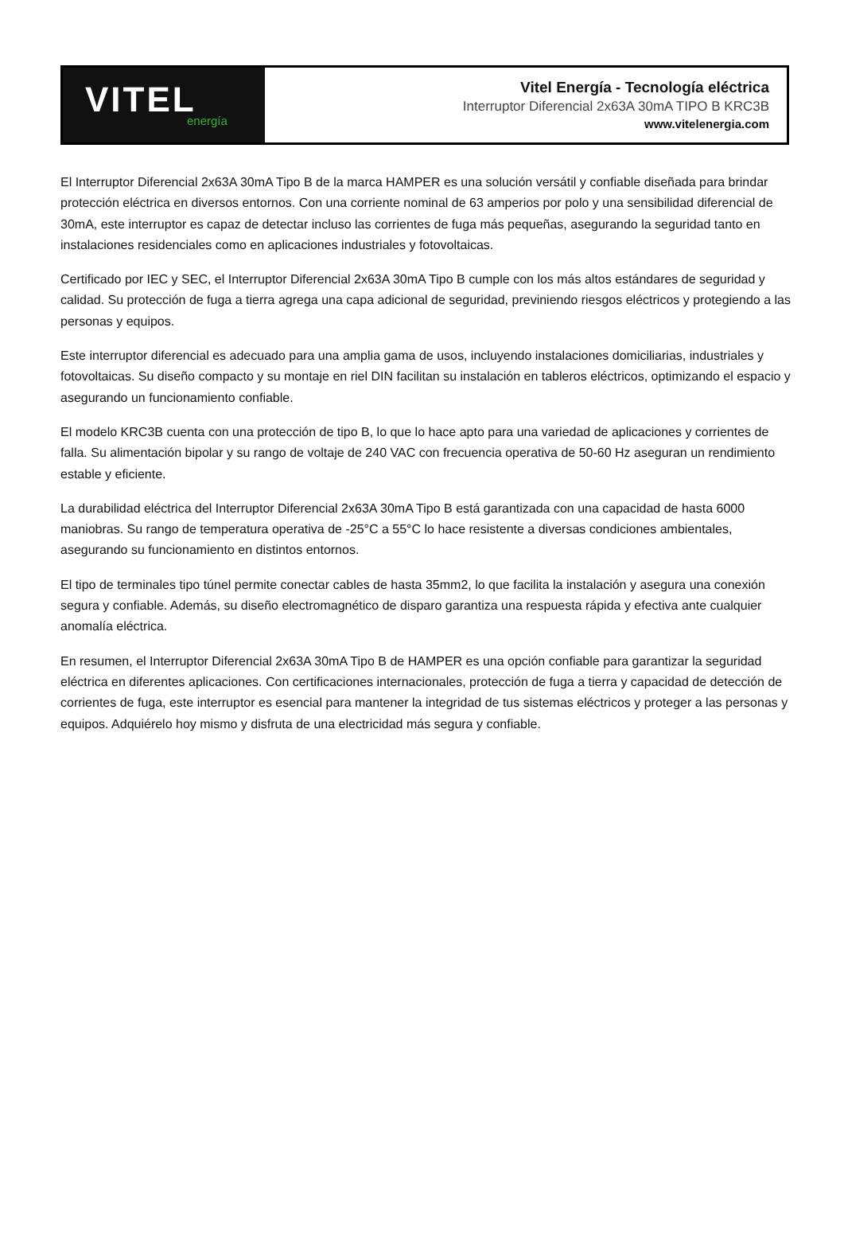VITEL
energía
Vitel Energía - Tecnología eléctrica
Interruptor Diferencial 2x63A 30mA TIPO B KRC3B
www.vitelenergia.com
El Interruptor Diferencial 2x63A 30mA Tipo B de la marca HAMPER es una solución versátil y confiable diseñada para brindar protección eléctrica en diversos entornos. Con una corriente nominal de 63 amperios por polo y una sensibilidad diferencial de 30mA, este interruptor es capaz de detectar incluso las corrientes de fuga más pequeñas, asegurando la seguridad tanto en instalaciones residenciales como en aplicaciones industriales y fotovoltaicas.
Certificado por IEC y SEC, el Interruptor Diferencial 2x63A 30mA Tipo B cumple con los más altos estándares de seguridad y calidad. Su protección de fuga a tierra agrega una capa adicional de seguridad, previniendo riesgos eléctricos y protegiendo a las personas y equipos.
Este interruptor diferencial es adecuado para una amplia gama de usos, incluyendo instalaciones domiciliarias, industriales y fotovoltaicas. Su diseño compacto y su montaje en riel DIN facilitan su instalación en tableros eléctricos, optimizando el espacio y asegurando un funcionamiento confiable.
El modelo KRC3B cuenta con una protección de tipo B, lo que lo hace apto para una variedad de aplicaciones y corrientes de falla. Su alimentación bipolar y su rango de voltaje de 240 VAC con frecuencia operativa de 50-60 Hz aseguran un rendimiento estable y eficiente.
La durabilidad eléctrica del Interruptor Diferencial 2x63A 30mA Tipo B está garantizada con una capacidad de hasta 6000 maniobras. Su rango de temperatura operativa de -25°C a 55°C lo hace resistente a diversas condiciones ambientales, asegurando su funcionamiento en distintos entornos.
El tipo de terminales tipo túnel permite conectar cables de hasta 35mm2, lo que facilita la instalación y asegura una conexión segura y confiable. Además, su diseño electromagnético de disparo garantiza una respuesta rápida y efectiva ante cualquier anomalía eléctrica.
En resumen, el Interruptor Diferencial 2x63A 30mA Tipo B de HAMPER es una opción confiable para garantizar la seguridad eléctrica en diferentes aplicaciones. Con certificaciones internacionales, protección de fuga a tierra y capacidad de detección de corrientes de fuga, este interruptor es esencial para mantener la integridad de tus sistemas eléctricos y proteger a las personas y equipos. Adquiérelo hoy mismo y disfruta de una electricidad más segura y confiable.